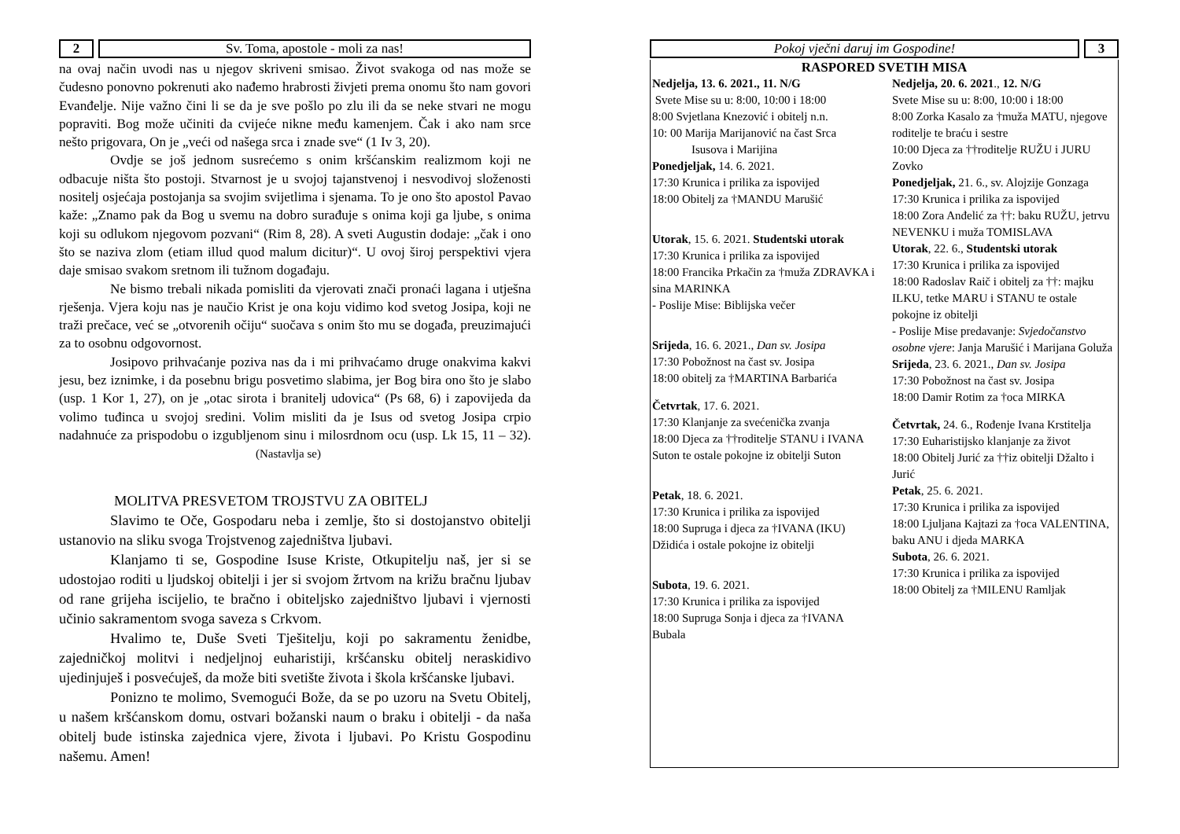2 Sv. Toma, apostole - moli za nas!
na ovaj način uvodi nas u njegov skriveni smisao. Život svakoga od nas može se čudesno ponovno pokrenuti ako nađemo hrabrosti živjeti prema onomu što nam govori Evanđelje. Nije važno čini li se da je sve pošlo po zlu ili da se neke stvari ne mogu popraviti. Bog može učiniti da cvijeće nikne među kamenjem. Čak i ako nam srce nešto prigovara, On je „veći od našega srca i znade sve“ (1 Iv 3, 20).
Ovdje se još jednom susrećemo s onim kršćanskim realizmom koji ne odbacuje ništa što postoji. Stvarnost je u svojoj tajanstvenoj i nesvodivoj složenosti nositelj osjećaja postojanja sa svojim svijetlima i sjenama. To je ono što apostol Pavao kaže: „Znamo pak da Bog u svemu na dobro surađuje s onima koji ga ljube, s onima koji su odlukom njegovom pozvani“ (Rim 8, 28). A sveti Augustin dodaje: „čak i ono što se naziva zlom (etiam illud quod malum dicitur)“. U ovoj široj perspektivi vjera daje smisao svakom sretnom ili tužnom događaju.
Ne bismo trebali nikada pomisliti da vjerovati znači pronaći lagana i utješna rješenja. Vjera koju nas je naučio Krist je ona koju vidimo kod svetog Josipa, koji ne traži prečace, već se „otvorenih očiju“ suočava s onim što mu se događa, preuzimajući za to osobnu odgovornost.
Josipovo prihvaćanje poziva nas da i mi prihvaćamo druge onakvima kakvi jesu, bez iznimke, i da posebnu brigu posvetimo slabima, jer Bog bira ono što je slabo (usp. 1 Kor 1, 27), on je „otac sirota i branitelj udovica“ (Ps 68, 6) i zapovijeda da volimo tuđinca u svojoj sredini. Volim misliti da je Isus od svetog Josipa crpio nadahnuće za prispodobu o izgubljenom sinu i milosrdnom ocu (usp. Lk 15, 11 – 32). (Nastavlja se)
MOLITVA PRESVETOM TROJSTVU ZA OBITELJ
Slavimo te Oče, Gospodaru neba i zemlje, što si dostojanstvo obitelji ustanovio na sliku svoga Trojstvenog zajedništva ljubavi.
Klanjamo ti se, Gospodine Isuse Kriste, Otkupitelju naš, jer si se udostojao roditi u ljudskoj obitelji i jer si svojom žrtvom na križu bračnu ljubav od rane grijeha iscijelio, te bračno i obiteljsko zajedništvo ljubavi i vjernosti učinio sakramentom svoga saveza s Crkvom.
Hvalimo te, Duše Sveti Tješitelju, koji po sakramentu ženidbe, zajedničkoj molitvi i nedjeljnoj euharistiji, kršćansku obitelj neraskidivo ujedinjuješ i posvećuješ, da može biti svetište života i škola kršćanske ljubavi.
Ponizno te molimo, Svemogući Bože, da se po uzoru na Svetu Obitelj, u našem kršćanskom domu, ostvari božanski naum o braku i obitelji - da naša obitelj bude istinska zajednica vjere, života i ljubavi. Po Kristu Gospodinu našemu. Amen!
Pokoj vječni daruj im Gospodine!
3
RASPORED SVETIH MISA
Nedjelja, 13. 6. 2021., 11. N/G
Svete Mise su u: 8:00, 10:00 i 18:00
8:00 Svjetlana Knezović i obitelj n.n.
10: 00 Marija Marijanović na čast Srca Isusova i Marijina
Ponedjeljak, 14. 6. 2021.
17:30 Krunica i prilika za ispovijed
18:00 Obitelj za †MANDU Marušić
Utorak, 15. 6. 2021. Studentski utorak
17:30 Krunica i prilika za ispovijed
18:00 Francika Prkačin za †muža ZDRAVKA i sina MARINKA
- Poslije Mise: Biblijska večer
Srijeda, 16. 6. 2021., Dan sv. Josipa
17:30 Pobožnost na čast sv. Josipa
18:00 obitelj za †MARTINA Barbarića
Četvrtak, 17. 6. 2021.
17:30 Klanjanje za svećenička zvanja
18:00 Djeca za ††roditelje STANU i IVANA Suton te ostale pokojne iz obitelji Suton
Petak, 18. 6. 2021.
17:30 Krunica i prilika za ispovijed
18:00 Supruga i djeca za †IVANA (IKU) Džidića i ostale pokojne iz obitelji
Subota, 19. 6. 2021.
17:30 Krunica i prilika za ispovijed
18:00 Supruga Sonja i djeca za †IVANA Bubala
Nedjelja, 20. 6. 2021., 12. N/G
Svete Mise su u: 8:00, 10:00 i 18:00
8:00 Zorka Kasalo za †muža MATU, njegove roditelje te braću i sestre
10:00 Djeca za ††roditelje RUŽU i JURU Zovko
Ponedjeljak, 21. 6., sv. Alojzije Gonzaga
17:30 Krunica i prilika za ispovijed
18:00 Zora Anđelić za ††: baku RUŽU, jetrvu NEVENKU i muža TOMISLAVA
Utorak, 22. 6., Studentski utorak
17:30 Krunica i prilika za ispovijed
18:00 Radoslav Raič i obitelj za ††: majku ILKU, tetke MARU i STANU te ostale pokojne iz obitelji
- Poslije Mise predavanje: Svjedočanstvo osobne vjere: Janja Marušić i Marijana Goluža
Srijeda, 23. 6. 2021., Dan sv. Josipa
17:30 Pobožnost na čast sv. Josipa
18:00 Damir Rotim za †oca MIRKA
Četvrtak, 24. 6., Rođenje Ivana Krstitelja
17:30 Euharistijsko klanjanje za život
18:00 Obitelj Jurić za ††iz obitelji Džalto i Jurić
Petak, 25. 6. 2021.
17:30 Krunica i prilika za ispovijed
18:00 Ljuljana Kajtazi za †oca VALENTINA, baku ANU i djeda MARKA
Subota, 26. 6. 2021.
17:30 Krunica i prilika za ispovijed
18:00 Obitelj za †MILENU Ramljak